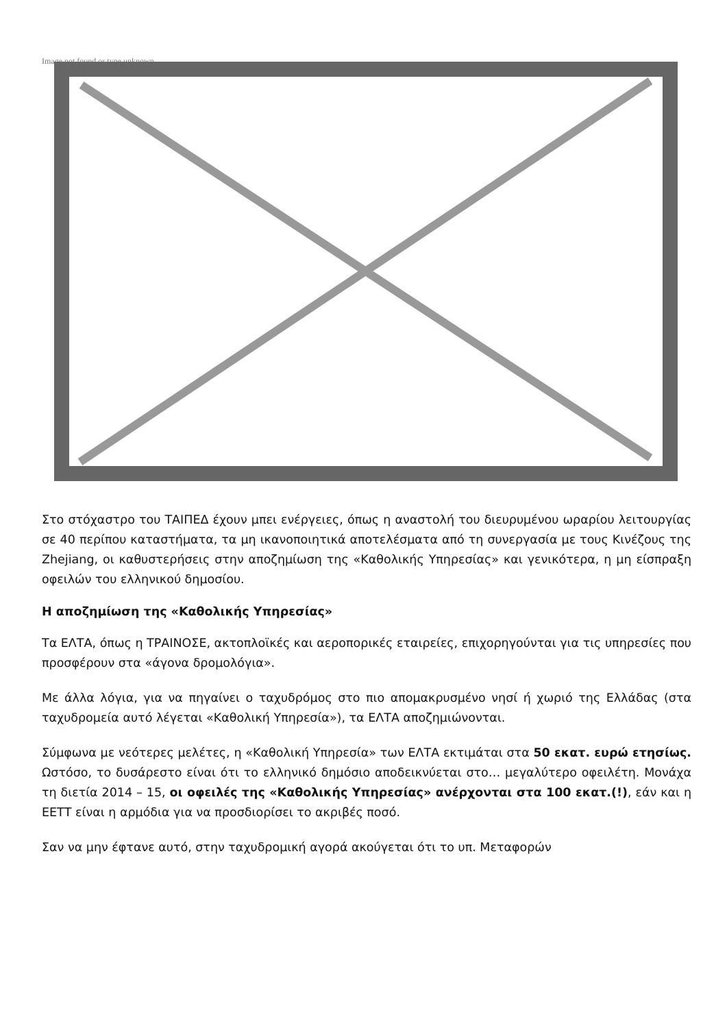Image not found or type unknown
Στο στόχαστρο του ΤΑΙΠΕΔ έχουν μπει ενέργειες, όπως η αναστολή του διευρυμένου ωραρίου λειτουργίας σε 40 περίπου καταστήματα, τα μη ικανοποιητικά αποτελέσματα από τη συνεργασία με τους Κινέζους της Zhejiang, οι καθυστερήσεις στην αποζημίωση της «Καθολικής Υπηρεσίας» και γενικότερα, η μη είσπραξη οφειλών του ελληνικού δημοσίου.
Η αποζημίωση της «Καθολικής Υπηρεσίας»
Τα ΕΛΤΑ, όπως η ΤΡΑΙΝΟΣΕ, ακτοπλοϊκές και αεροπορικές εταιρείες, επιχορηγούνται για τις υπηρεσίες που προσφέρουν στα «άγονα δρομολόγια».
Με άλλα λόγια, για να πηγαίνει ο ταχυδρόμος στο πιο απομακρυσμένο νησί ή χωριό της Ελλάδας (στα ταχυδρομεία αυτό λέγεται «Καθολική Υπηρεσία»), τα ΕΛΤΑ αποζημιώνονται.
Σύμφωνα με νεότερες μελέτες, η «Καθολική Υπηρεσία» των ΕΛΤΑ εκτιμάται στα 50 εκατ. ευρώ ετησίως. Ωστόσο, το δυσάρεστο είναι ότι το ελληνικό δημόσιο αποδεικνύεται στο… μεγαλύτερο οφειλέτη. Μονάχα τη διετία 2014 – 15, οι οφειλές της «Καθολικής Υπηρεσίας» ανέρχονται στα 100 εκατ.(!), εάν και η ΕΕΤΤ είναι η αρμόδια για να προσδιορίσει το ακριβές ποσό.
Σαν να μην έφτανε αυτό, στην ταχυδρομική αγορά ακούγεται ότι το υπ. Μεταφορών